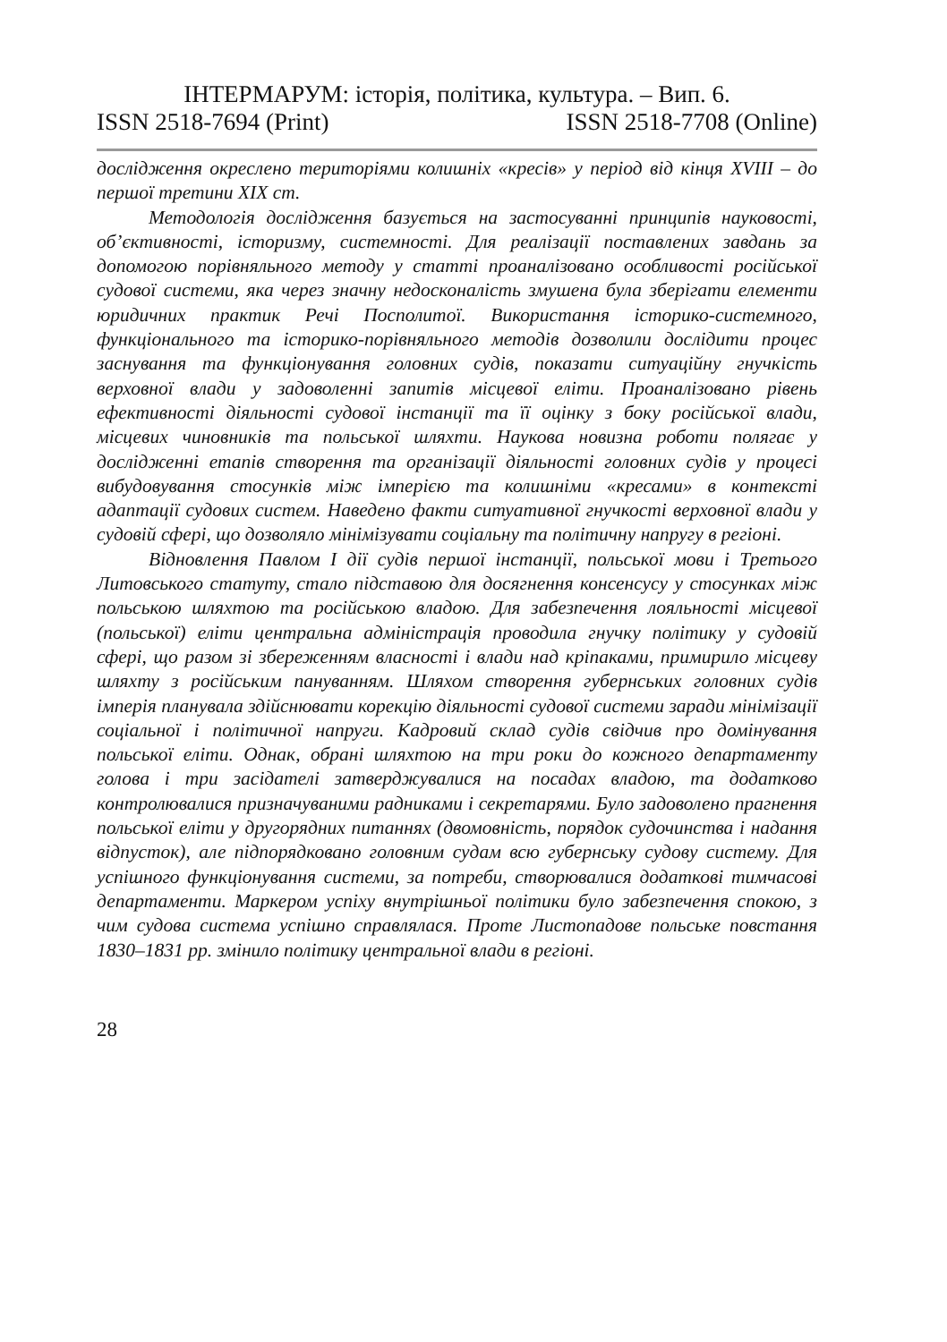ІНТЕРМАРУМ: історія, політика, культура. – Вип. 6.
ISSN 2518-7694 (Print) ISSN 2518-7708 (Online)
дослідження окреслено територіями колишніх «кресів» у період від кінця XVIII – до першої третини XIX ст.
Методологія дослідження базується на застосуванні принципів науковості, об’єктивності, історизму, системності. Для реалізації поставлених завдань за допомогою порівняльного методу у статті проаналізовано особливості російської судової системи, яка через значну недосконалість змушена була зберігати елементи юридичних практик Речі Посполитої. Використання історико-системного, функціонального та історико-порівняльного методів дозволили дослідити процес заснування та функціонування головних судів, показати ситуаційну гнучкість верховної влади у задоволенні запитів місцевої еліти. Проаналізовано рівень ефективності діяльності судової інстанції та її оцінку з боку російської влади, місцевих чиновників та польської шляхти. Наукова новизна роботи полягає у дослідженні етапів створення та організації діяльності головних судів у процесі вибудовування стосунків між імперією та колишніми «кресами» в контексті адаптації судових систем. Наведено факти ситуативної гнучкості верховної влади у судовій сфері, що дозволяло мінімізувати соціальну та політичну напругу в регіоні.
Відновлення Павлом I дії судів першої інстанції, польської мови і Третього Литовського статуту, стало підставою для досягнення консенсусу у стосунках між польською шляхтою та російською владою. Для забезпечення лояльності місцевої (польської) еліти центральна адміністрація проводила гнучку політику у судовій сфері, що разом зі збереженням власності і влади над кріпаками, примирило місцеву шляхту з російським пануванням. Шляхом створення губернських головних судів імперія планувала здійснювати корекцію діяльності судової системи заради мінімізації соціальної і політичної напруги. Кадровий склад судів свідчив про домінування польської еліти. Однак, обрані шляхтою на три роки до кожного департаменту голова і три засідателі затверджувалися на посадах владою, та додатково контролювалися призначуваними радниками і секретарями. Було задоволено прагнення польської еліти у другорядних питаннях (двомовність, порядок судочинства і надання відпусток), але підпорядковано головним судам всю губернську судову систему. Для успішного функціонування системи, за потреби, створювалися додаткові тимчасові департаменти. Маркером успіху внутрішньої політики було забезпечення спокою, з чим судова система успішно справлялася. Проте Листопадове польське повстання 1830–1831 рр. змінило політику центральної влади в регіоні.
28